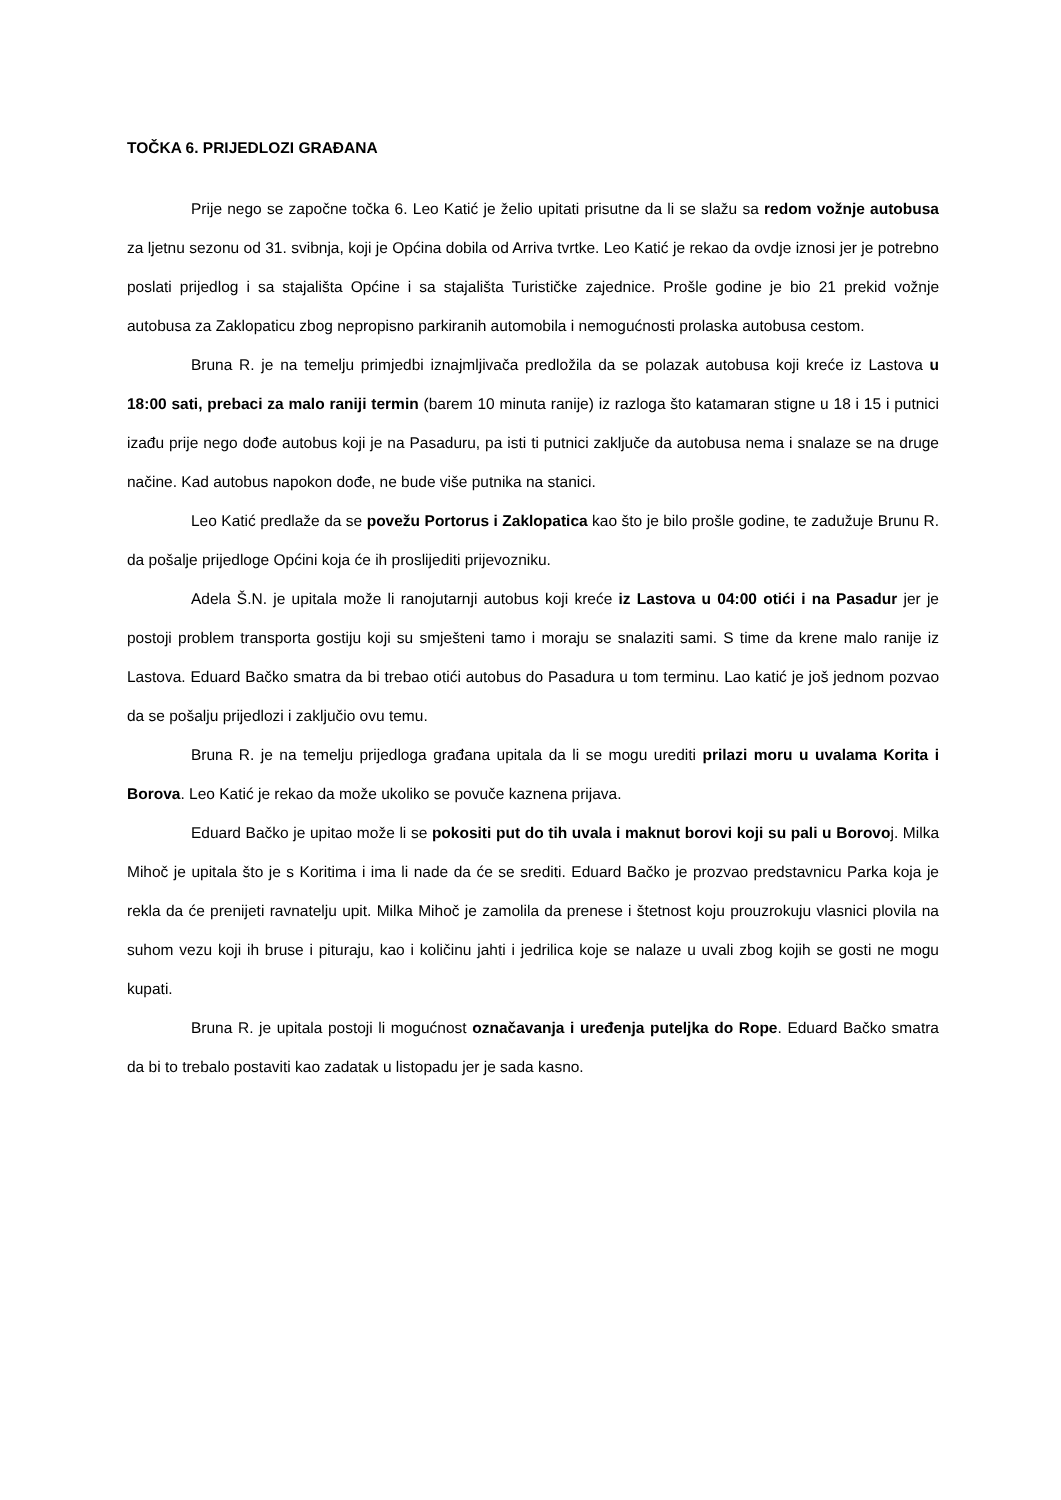TOČKA 6. PRIJEDLOZI GRAĐANA
Prije nego se započne točka 6. Leo Katić je želio upitati prisutne da li se slažu sa redom vožnje autobusa za ljetnu sezonu od 31. svibnja, koji je Općina dobila od Arriva tvrtke. Leo Katić je rekao da ovdje iznosi jer je potrebno poslati prijedlog i sa stajališta Općine i sa stajališta Turističke zajednice. Prošle godine je bio 21 prekid vožnje autobusa za Zaklopaticu zbog nepropisno parkiranih automobila i nemogućnosti prolaska autobusa cestom.
Bruna R. je na temelju primjedbi iznajmljivača predložila da se polazak autobusa koji kreće iz Lastova u 18:00 sati, prebaci za malo raniji termin (barem 10 minuta ranije) iz razloga što katamaran stigne u 18 i 15 i putnici izađu prije nego dođe autobus koji je na Pasaduru, pa isti ti putnici zaključe da autobusa nema i snalaze se na druge načine. Kad autobus napokon dođe, ne bude više putnika na stanici.
Leo Katić predlaže da se povežu Portorus i Zaklopatica kao što je bilo prošle godine, te zadužuje Brunu R. da pošalje prijedloge Općini koja će ih proslijediti prijevozniku.
Adela Š.N. je upitala može li ranojutarnji autobus koji kreće iz Lastova u 04:00 otići i na Pasadur jer je postoji problem transporta gostiju koji su smješteni tamo i moraju se snalaziti sami. S time da krene malo ranije iz Lastova. Eduard Bačko smatra da bi trebao otići autobus do Pasadura u tom terminu. Lao katić je još jednom pozvao da se pošalju prijedlozi i zaključio ovu temu.
Bruna R. je na temelju prijedloga građana upitala da li se mogu urediti prilazi moru u uvalama Korita i Borova. Leo Katić je rekao da može ukoliko se povuče kaznena prijava.
Eduard Bačko je upitao može li se pokositi put do tih uvala i maknut borovi koji su pali u Borovoj. Milka Mihoč je upitala što je s Koritima i ima li nade da će se srediti. Eduard Bačko je prozvao predstavnicu Parka koja je rekla da će prenijeti ravnatelju upit. Milka Mihoč je zamolila da prenese i štetnost koju prouzrokuju vlasnici plovila na suhom vezu koji ih bruse i pituraju, kao i količinu jahti i jedrilica koje se nalaze u uvali zbog kojih se gosti ne mogu kupati.
Bruna R. je upitala postoji li mogućnost označavanja i uređenja puteljka do Rope. Eduard Bačko smatra da bi to trebalo postaviti kao zadatak u listopadu jer je sada kasno.